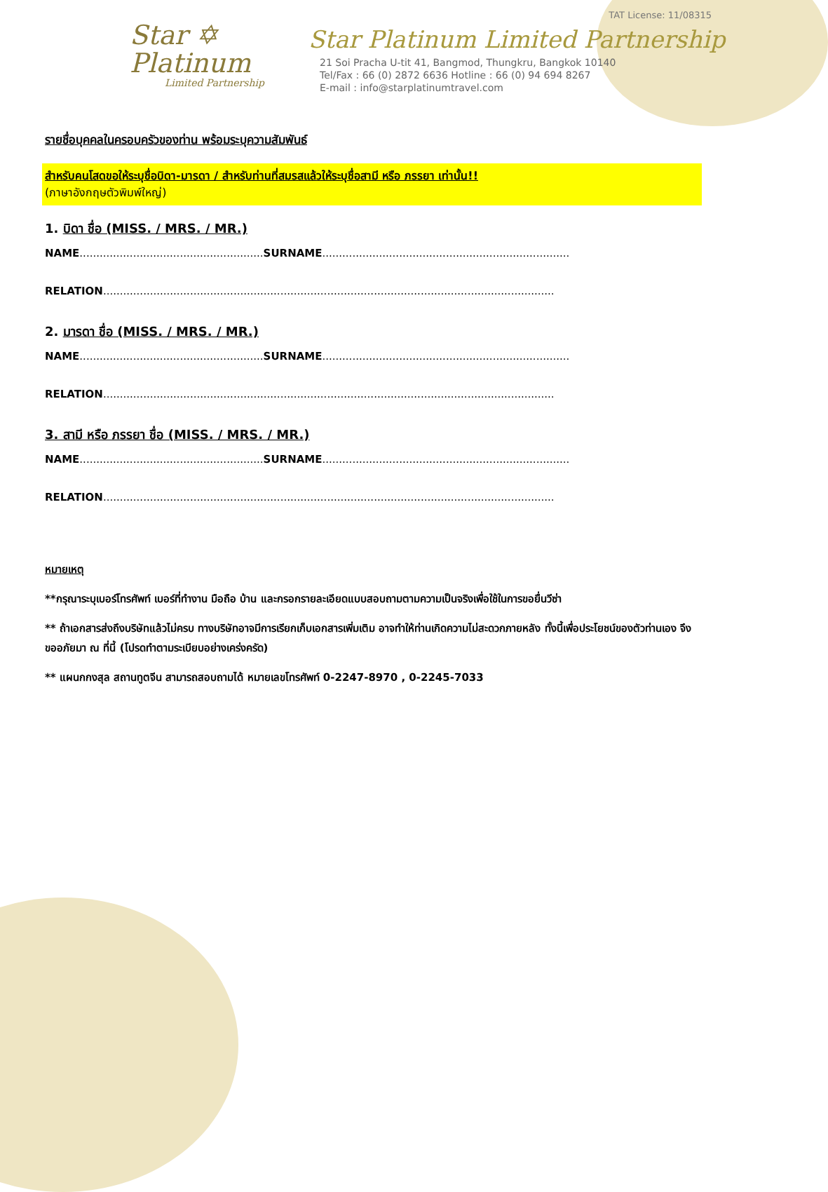TAT License: 11/08315
Star ✡
Platinum
Limited Partnership
Star Platinum Limited Partnership
21 Soi Pracha U-tit 41, Bangmod, Thungkru, Bangkok 10140
Tel/Fax : 66 (0) 2872 6636 Hotline : 66 (0) 94 694 8267
E-mail : info@starplatinumtravel.com
รายชื่อบุคคลในครอบครัวของท่าน พร้อมระบุความสัมพันธ์
สำหรับคนโสดขอให้ระบุชื่อบิดา-มารดา / สำหรับท่านที่สมรสแล้วให้ระบุชื่อสามี หรือ ภรรยา เท่านั้น!!
(ภาษาอังกฤษตัวพิมพ์ใหญ่)
1. บิดา ชื่อ (MISS. / MRS. / MR.)
NAME....................................................... SURNAME..........................................................................
RELATION.......................................................................................................................................
2. มารดา ชื่อ (MISS. / MRS. / MR.)
NAME....................................................... SURNAME..........................................................................
RELATION.......................................................................................................................................
3. สามี หรือ ภรรยา ชื่อ (MISS. / MRS. / MR.)
NAME....................................................... SURNAME..........................................................................
RELATION.......................................................................................................................................
หมายเหตุ
**กรุณาระบุเบอร์โทรศัพท์ เบอร์ที่ทำงาน มือถือ บ้าน และกรอกรายละเอียดแบบสอบถามตามความเป็นจริงเพื่อใช้ในการขอยื่นวีซ่า
** ถ้าเอกสารส่งถึงบริษัทแล้วไม่ครบ ทางบริษัทอาจมีการเรียกเก็บเอกสารเพิ่มเติม อาจทำให้ท่านเกิดความไม่สะดวกภายหลัง ทั้งนี้เพื่อประโยชน์ของตัวท่านเอง จึงขออภัยมา ณ ที่นี้ (โปรดทำตามระเบียบอย่างเคร่งครัด)
** แผนกกงสุล สถานทูตจีน สามารถสอบถามได้ หมายเลขโทรศัพท์ 0-2247-8970 , 0-2245-7033